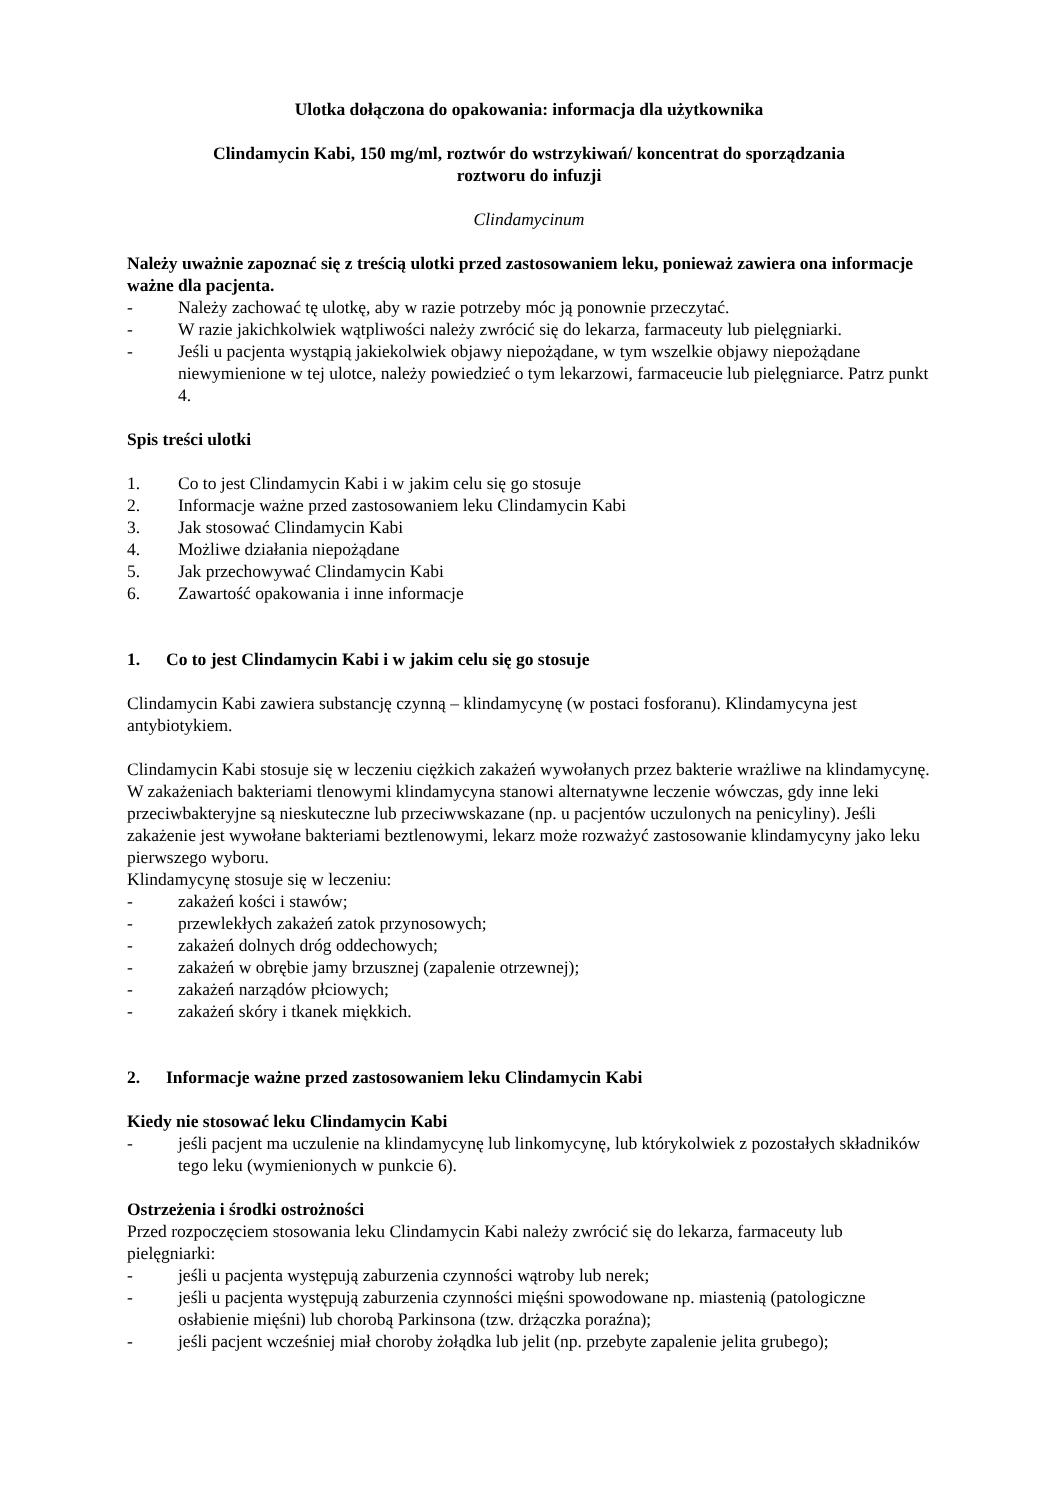Ulotka dołączona do opakowania: informacja dla użytkownika
Clindamycin Kabi, 150 mg/ml, roztwór do wstrzykiwań/ koncentrat do sporządzania
roztworu do infuzji
Clindamycinum
Należy uważnie zapoznać się z treścią ulotki przed zastosowaniem leku, ponieważ zawiera ona informacje ważne dla pacjenta.
- Należy zachować tę ulotkę, aby w razie potrzeby móc ją ponownie przeczytać.
- W razie jakichkolwiek wątpliwości należy zwrócić się do lekarza, farmaceuty lub pielęgniarki.
- Jeśli u pacjenta wystąpią jakiekolwiek objawy niepożądane, w tym wszelkie objawy niepożądane niewymienione w tej ulotce, należy powiedzieć o tym lekarzowi, farmaceucie lub pielęgniarce. Patrz punkt 4.
Spis treści ulotki
1. Co to jest Clindamycin Kabi i w jakim celu się go stosuje
2. Informacje ważne przed zastosowaniem leku Clindamycin Kabi
3. Jak stosować Clindamycin Kabi
4. Możliwe działania niepożądane
5. Jak przechowywać Clindamycin Kabi
6. Zawartość opakowania i inne informacje
1. Co to jest Clindamycin Kabi i w jakim celu się go stosuje
Clindamycin Kabi zawiera substancję czynną – klindamycynę (w postaci fosforanu). Klindamycyna jest antybiotykiem.
Clindamycin Kabi stosuje się w leczeniu ciężkich zakażeń wywołanych przez bakterie wrażliwe na klindamycynę. W zakażeniach bakteriami tlenowymi klindamycyna stanowi alternatywne leczenie wówczas, gdy inne leki przeciwbakteryjne są nieskuteczne lub przeciwwskazane (np. u pacjentów uczulonych na penicyliny). Jeśli zakażenie jest wywołane bakteriami beztlenowymi, lekarz może rozważyć zastosowanie klindamycyny jako leku pierwszego wyboru.
Klindamycynę stosuje się w leczeniu:
- zakażeń kości i stawów;
- przewlekłych zakażeń zatok przynosowych;
- zakażeń dolnych dróg oddechowych;
- zakażeń w obrębie jamy brzusznej (zapalenie otrzewnej);
- zakażeń narządów płciowych;
- zakażeń skóry i tkanek miękkich.
2. Informacje ważne przed zastosowaniem leku Clindamycin Kabi
Kiedy nie stosować leku Clindamycin Kabi
- jeśli pacjent ma uczulenie na klindamycynę lub linkomycynę, lub którykolwiek z pozostałych składników tego leku (wymienionych w punkcie 6).
Ostrzeżenia i środki ostrożności
Przed rozpoczęciem stosowania leku Clindamycin Kabi należy zwrócić się do lekarza, farmaceuty lub pielęgniarki:
- jeśli u pacjenta występują zaburzenia czynności wątroby lub nerek;
- jeśli u pacjenta występują zaburzenia czynności mięśni spowodowane np. miastenią (patologiczne osłabienie mięśni) lub chorobą Parkinsona (tzw. drżączka poraźna);
- jeśli pacjent wcześniej miał choroby żołądka lub jelit (np. przebyte zapalenie jelita grubego);